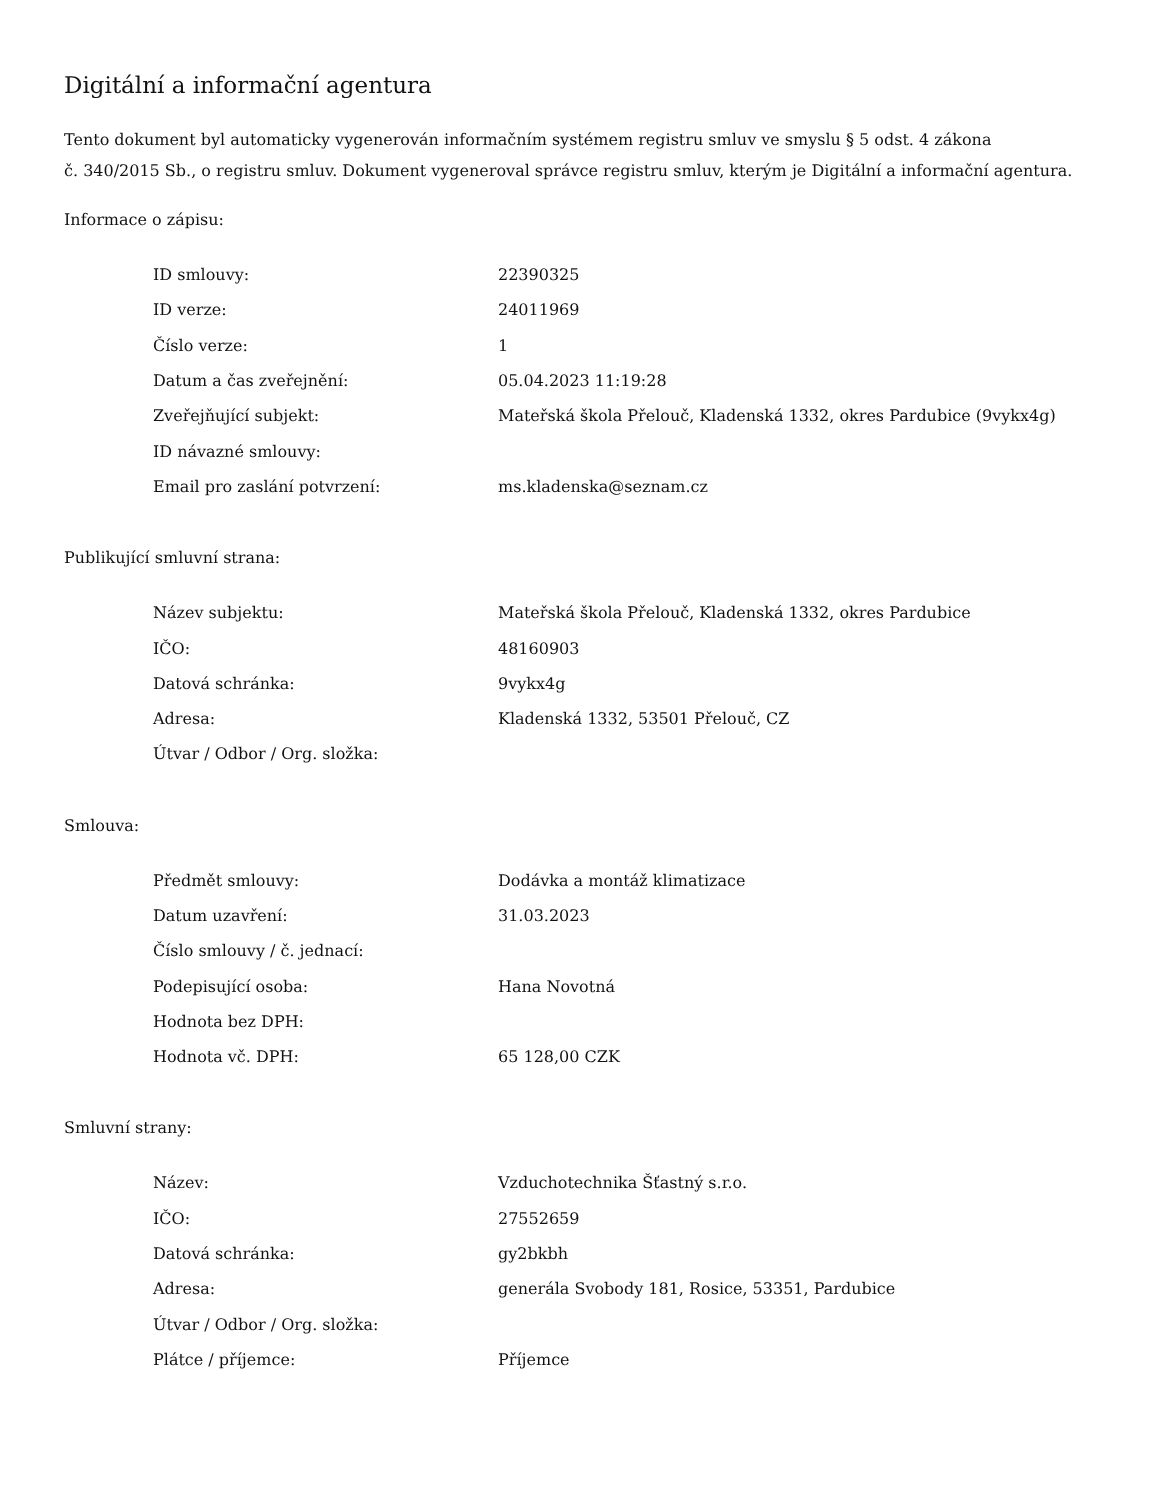Digitální a informační agentura
Tento dokument byl automaticky vygenerován informačním systémem registru smluv ve smyslu § 5 odst. 4 zákona
č. 340/2015 Sb., o registru smluv. Dokument vygeneroval správce registru smluv, kterým je Digitální a informační agentura.
Informace o zápisu:
| ID smlouvy: | 22390325 |
| ID verze: | 24011969 |
| Číslo verze: | 1 |
| Datum a čas zveřejnění: | 05.04.2023 11:19:28 |
| Zveřejňující subjekt: | Mateřská škola Přelouč, Kladenská 1332, okres Pardubice (9vykx4g) |
| ID návazné smlouvy: | |
| Email pro zaslání potvrzení: | ms.kladenska@seznam.cz |
Publikující smluvní strana:
| Název subjektu: | Mateřská škola Přelouč, Kladenská 1332, okres Pardubice |
| IČO: | 48160903 |
| Datová schránka: | 9vykx4g |
| Adresa: | Kladenská 1332, 53501 Přelouč, CZ |
| Útvar / Odbor / Org. složka: | |
Smlouva:
| Předmět smlouvy: | Dodávka a montáž klimatizace |
| Datum uzavření: | 31.03.2023 |
| Číslo smlouvy / č. jednací: | |
| Podepisující osoba: | Hana Novotná |
| Hodnota bez DPH: | |
| Hodnota vč. DPH: | 65 128,00 CZK |
Smluvní strany:
| Název: | Vzduchotechnika Šťastný s.r.o. |
| IČO: | 27552659 |
| Datová schránka: | gy2bkbh |
| Adresa: | generála Svobody 181, Rosice, 53351, Pardubice |
| Útvar / Odbor / Org. složka: | |
| Plátce / příjemce: | Příjemce |